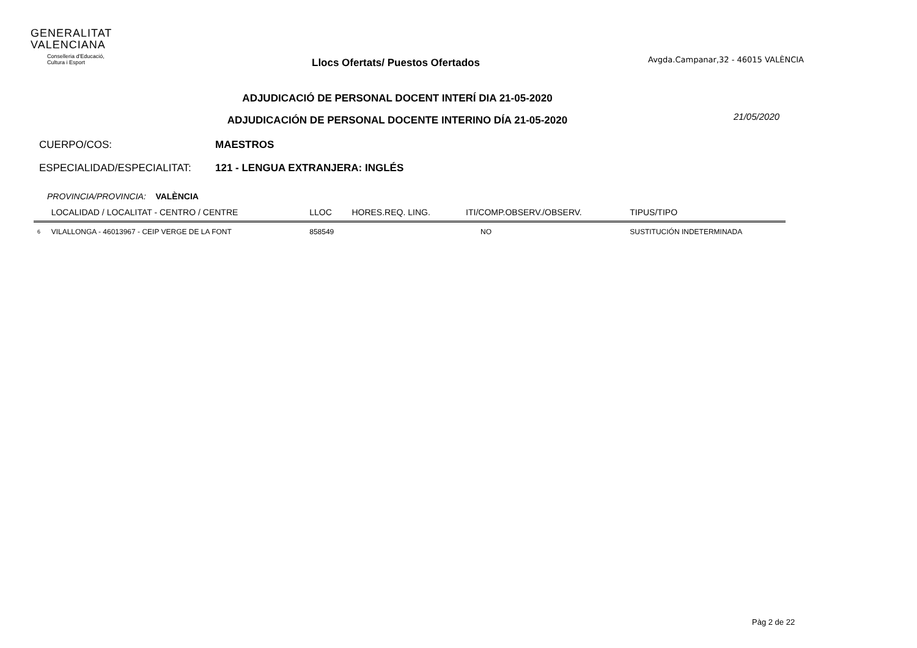GENERALITAT
VALENCIANA
Conselleria d'Educació,
Cultura i Esport
Llocs Ofertats/ Puestos Ofertados
Avgda.Campanar,32 - 46015 VALÈNCIA
ADJUDICACIÓ DE PERSONAL DOCENT INTERÍ DIA 21-05-2020
ADJUDICACIÓN DE PERSONAL DOCENTE INTERINO DÍA 21-05-2020
21/05/2020
CUERPO/COS: MAESTROS
ESPECIALIDAD/ESPECIALITAT: 121 - LENGUA EXTRANJERA: INGLÉS
PROVINCIA/PROVINCIA: VALÈNCIA
| | LOCALIDAD / LOCALITAT - CENTRO / CENTRE | LLOC | HORES.REQ. LING. | ITI/COMP.OBSERV./OBSERV. | TIPUS/TIPO |
| --- | --- | --- | --- | --- | --- |
| 6 | VILALLONGA - 46013967 - CEIP VERGE DE LA FONT | 858549 | | NO | SUSTITUCIÓN INDETERMINADA |
Pàg 2 de 22